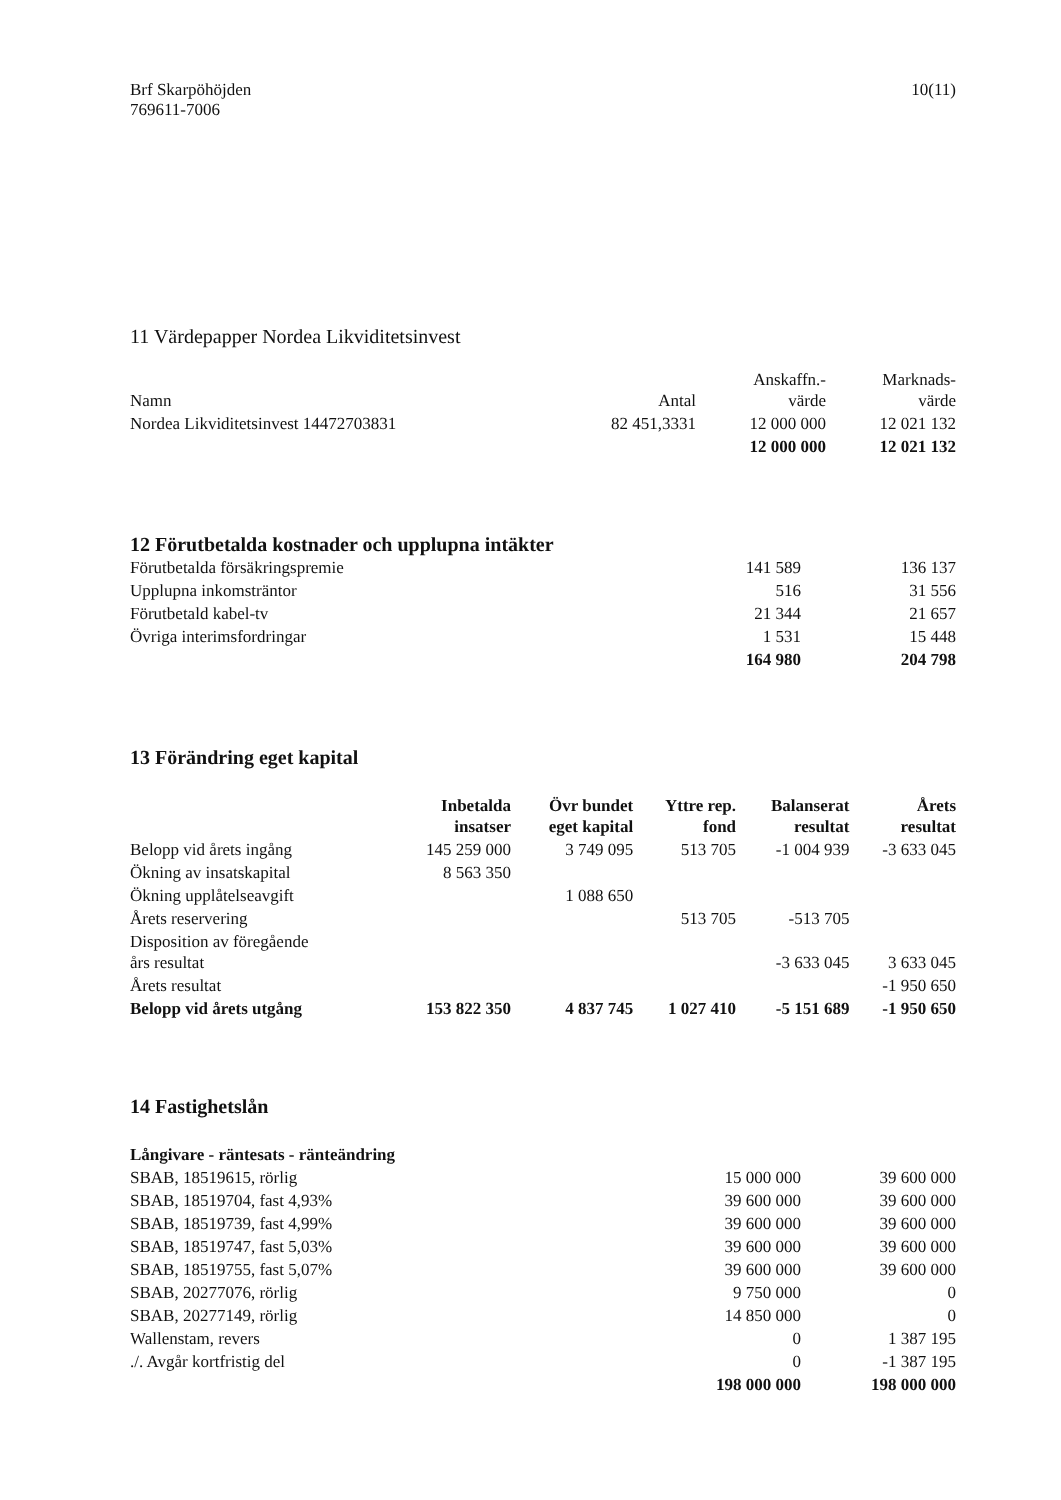Brf Skarpöhöjden
769611-7006
10(11)
11 Värdepapper Nordea Likviditetsinvest
| Namn | Antal | Anskaffn.- värde | Marknads- värde |
| --- | --- | --- | --- |
| Nordea Likviditetsinvest 14472703831 | 82 451,3331 | 12 000 000 | 12 021 132 |
| | | 12 000 000 | 12 021 132 |
12 Förutbetalda kostnader och upplupna intäkter
| Förutbetalda försäkringspremie | 141 589 | 136 137 |
| Upplupna inkomsträntor | 516 | 31 556 |
| Förutbetald kabel-tv | 21 344 | 21 657 |
| Övriga interimsfordringar | 1 531 | 15 448 |
| | 164 980 | 204 798 |
13 Förändring eget kapital
| | Inbetalda insatser | Övr bundet eget kapital | Yttre rep. fond | Balanserat resultat | Årets resultat |
| --- | --- | --- | --- | --- | --- |
| Belopp vid årets ingång | 145 259 000 | 3 749 095 | 513 705 | -1 004 939 | -3 633 045 |
| Ökning av insatskapital | 8 563 350 | | | | |
| Ökning upplåtelseavgift | | 1 088 650 | | | |
| Årets reservering | | | 513 705 | -513 705 | |
| Disposition av föregående års resultat | | | | -3 633 045 | 3 633 045 |
| Årets resultat | | | | | -1 950 650 |
| Belopp vid årets utgång | 153 822 350 | 4 837 745 | 1 027 410 | -5 151 689 | -1 950 650 |
14 Fastighetslån
| Långivare - räntesats - ränteändring | | |
| --- | --- | --- |
| SBAB, 18519615, rörlig | 15 000 000 | 39 600 000 |
| SBAB, 18519704, fast 4,93% | 39 600 000 | 39 600 000 |
| SBAB, 18519739, fast 4,99% | 39 600 000 | 39 600 000 |
| SBAB, 18519747, fast 5,03% | 39 600 000 | 39 600 000 |
| SBAB, 18519755, fast 5,07% | 39 600 000 | 39 600 000 |
| SBAB, 20277076, rörlig | 9 750 000 | 0 |
| SBAB, 20277149, rörlig | 14 850 000 | 0 |
| Wallenstam, revers | 0 | 1 387 195 |
| ./. Avgår kortfristig del | 0 | -1 387 195 |
| | 198 000 000 | 198 000 000 |